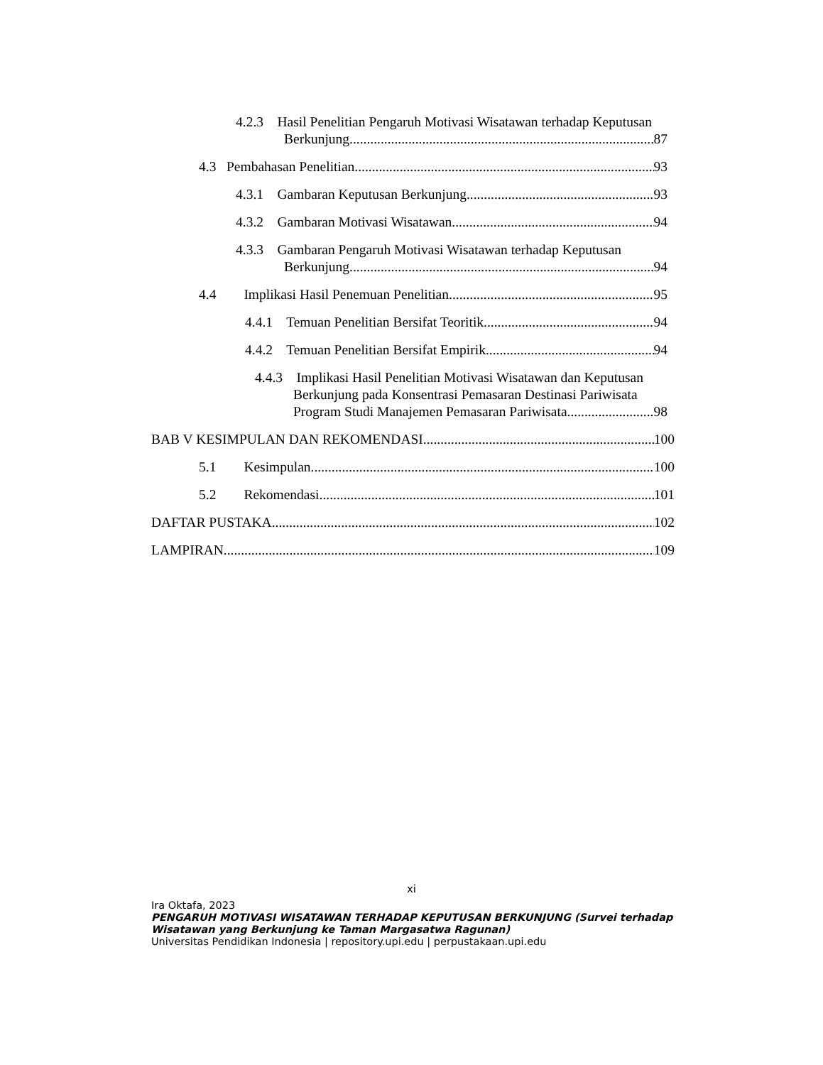4.2.3 Hasil Penelitian Pengaruh Motivasi Wisatawan terhadap Keputusan
Berkunjung 87
4.3 Pembahasan Penelitian 93
4.3.1 Gambaran Keputusan Berkunjung 93
4.3.2 Gambaran Motivasi Wisatawan 94
4.3.3 Gambaran Pengaruh Motivasi Wisatawan terhadap Keputusan
Berkunjung 94
4.4 Implikasi Hasil Penemuan Penelitian 95
4.4.1 Temuan Penelitian Bersifat Teoritik 94
4.4.2 Temuan Penelitian Bersifat Empirik 94
4.4.3 Implikasi Hasil Penelitian Motivasi Wisatawan dan Keputusan
Berkunjung pada Konsentrasi Pemasaran Destinasi Pariwisata
Program Studi Manajemen Pemasaran Pariwisata 98
BAB V KESIMPULAN DAN REKOMENDASI 100
5.1 Kesimpulan 100
5.2 Rekomendasi 101
DAFTAR PUSTAKA 102
LAMPIRAN 109
xi
Ira Oktafa, 2023
PENGARUH MOTIVASI WISATAWAN TERHADAP KEPUTUSAN BERKUNJUNG (Survei terhadap
Wisatawan yang Berkunjung ke Taman Margasatwa Ragunan)
Universitas Pendidikan Indonesia | repository.upi.edu | perpustakaan.upi.edu